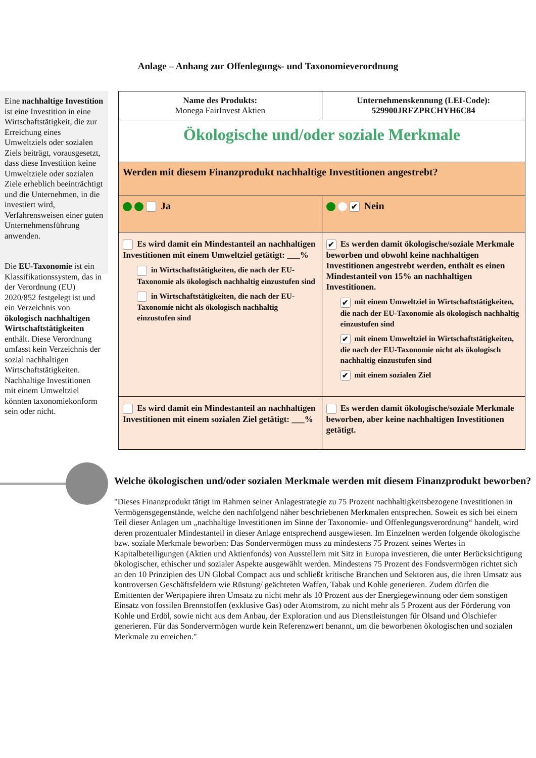Anlage – Anhang zur Offenlegungs- und Taxonomieverordnung
Eine nachhaltige Investition ist eine Investition in eine Wirtschaftstätigkeit, die zur Erreichung eines Umweltziels oder sozialen Ziels beiträgt, vorausgesetzt, dass diese Investition keine Umweltziele oder sozialen Ziele erheblich beeinträchtigt und die Unternehmen, in die investiert wird, Verfahrensweisen einer guten Unternehmensführung anwenden.
Die EU-Taxonomie ist ein Klassifikationssystem, das in der Verordnung (EU) 2020/852 festgelegt ist und ein Verzeichnis von ökologisch nachhaltigen Wirtschaftstätigkeiten enthält. Diese Verordnung umfasst kein Verzeichnis der sozial nachhaltigen Wirtschaftstätigkeiten. Nachhaltige Investitionen mit einem Umweltziel könnten taxonomiekonform sein oder nicht.
| Name des Produkts: Monega FairInvest Aktien | Unternehmenskennung (LEI-Code): 529900JRFZPRCHYH6C84 |
| Ökologische und/oder soziale Merkmale | |
| Werden mit diesem Finanzprodukt nachhaltige Investitionen angestrebt? | |
| Ja | ✔ Nein |
| Es wird damit ein Mindestanteil an nachhaltigen Investitionen mit einem Umweltziel getätigt: ___% in Wirtschaftstätigkeiten, die nach der EU-Taxonomie als ökologisch nachhaltig einzustufen sind in Wirtschaftstätigkeiten, die nach der EU-Taxonomie nicht als ökologisch nachhaltig einzustufen sind | ✔ Es werden damit ökologische/soziale Merkmale beworben und obwohl keine nachhaltigen Investitionen angestrebt werden, enthält es einen Mindestanteil von 15% an nachhaltigen Investitionen. ✔ mit einem Umweltziel in Wirtschaftstätigkeiten, die nach der EU-Taxonomie als ökologisch nachhaltig einzustufen sind ✔ mit einem Umweltziel in Wirtschaftstätigkeiten, die nach der EU-Taxonomie nicht als ökologisch nachhaltig einzustufen sind ✔ mit einem sozialen Ziel |
| Es wird damit ein Mindestanteil an nachhaltigen Investitionen mit einem sozialen Ziel getätigt: ___% | Es werden damit ökologische/soziale Merkmale beworben, aber keine nachhaltigen Investitionen getätigt. |
Welche ökologischen und/oder sozialen Merkmale werden mit diesem Finanzprodukt beworben?
"Dieses Finanzprodukt tätigt im Rahmen seiner Anlagestrategie zu 75 Prozent nachhaltigkeitsbezogene Investitionen in Vermögensgegenstände, welche den nachfolgend näher beschriebenen Merkmalen entsprechen. Soweit es sich bei einem Teil dieser Anlagen um „nachhaltige Investitionen im Sinne der Taxonomie- und Offenlegungsverordnung“ handelt, wird deren prozentualer Mindestanteil in dieser Anlage entsprechend ausgewiesen. Im Einzelnen werden folgende ökologische bzw. soziale Merkmale beworben: Das Sondervermögen muss zu mindestens 75 Prozent seines Wertes in Kapitalbeteiligungen (Aktien und Aktienfonds) von Ausstellern mit Sitz in Europa investieren, die unter Berücksichtigung ökologischer, ethischer und sozialer Aspekte ausgewählt werden. Mindestens 75 Prozent des Fondsvermögen richtet sich an den 10 Prinzipien des UN Global Compact aus und schließt kritische Branchen und Sektoren aus, die ihren Umsatz aus kontroversen Geschäftsfeldern wie Rüstung/ geächteten Waffen, Tabak und Kohle generieren. Zudem dürfen die Emittenten der Wertpapiere ihren Umsatz zu nicht mehr als 10 Prozent aus der Energiegewinnung oder dem sonstigen Einsatz von fossilen Brennstoffen (exklusive Gas) oder Atomstrom, zu nicht mehr als 5 Prozent aus der Förderung von Kohle und Erdöl, sowie nicht aus dem Anbau, der Exploration und aus Dienstleistungen für Ölsand und Ölschiefer generieren. Für das Sondervermögen wurde kein Referenzwert benannt, um die beworbenen ökologischen und sozialen Merkmale zu erreichen."